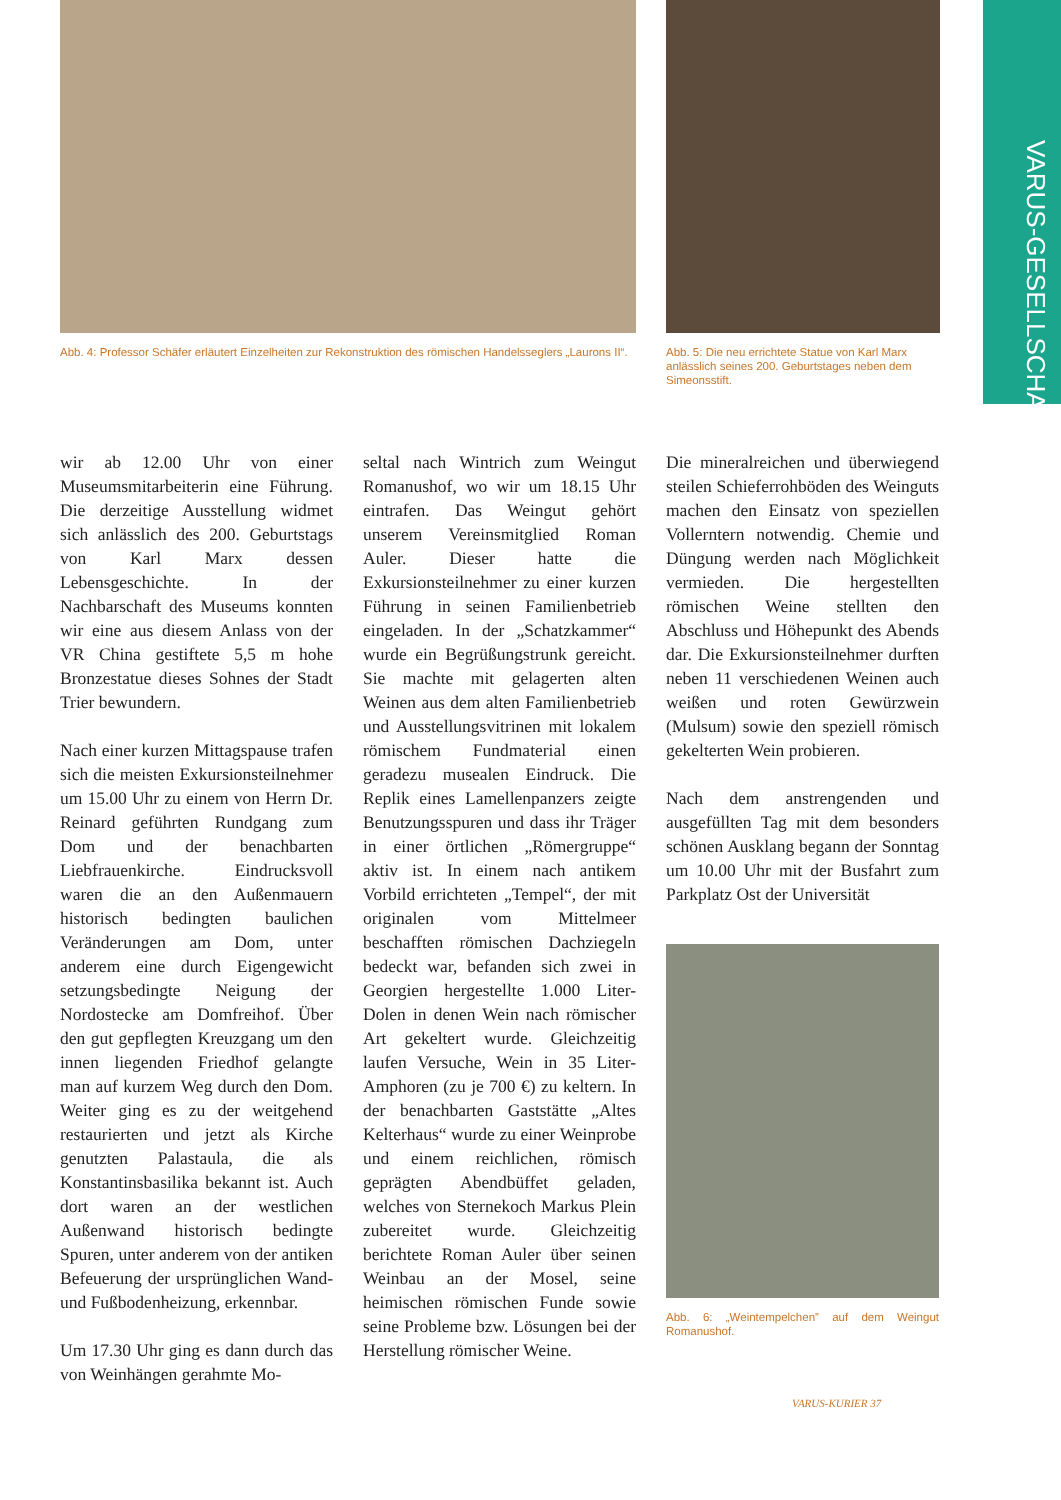VARUS-GESELLSCHAFT
Abb. 4: Professor Schäfer erläutert Einzelheiten zur Rekonstruktion des römischen Handelsseglers „Laurons II“.
Abb. 5: Die neu errichtete Statue von Karl Marx anlässlich seines 200. Geburtstages neben dem Simeonsstift.
wir ab 12.00 Uhr von einer Museumsmitarbeiterin eine Führung. Die derzeitige Ausstellung widmet sich anlässlich des 200. Geburtstags von Karl Marx dessen Lebensgeschichte. In der Nachbarschaft des Museums konnten wir eine aus diesem Anlass von der VR China gestiftete 5,5 m hohe Bronzestatue dieses Sohnes der Stadt Trier bewundern.
Nach einer kurzen Mittagspause trafen sich die meisten Exkursionsteilnehmer um 15.00 Uhr zu einem von Herrn Dr. Reinard geführten Rundgang zum Dom und der benachbarten Liebfrauenkirche. Eindrucksvoll waren die an den Außenmauern historisch bedingten baulichen Veränderungen am Dom, unter anderem eine durch Eigengewicht setzungsbedingte Neigung der Nordostecke am Domfreihof. Über den gut gepflegten Kreuzgang um den innen liegenden Friedhof gelangte man auf kurzem Weg durch den Dom. Weiter ging es zu der weitgehend restaurierten und jetzt als Kirche genutzten Palastaula, die als Konstantinsbasilika bekannt ist. Auch dort waren an der westlichen Außenwand historisch bedingte Spuren, unter anderem von der antiken Befeuerung der ursprünglichen Wand- und Fußbodenheizung, erkennbar.
Um 17.30 Uhr ging es dann durch das von Weinhängen gerahmte Mo-
seltal nach Wintrich zum Weingut Romanushof, wo wir um 18.15 Uhr eintrafen. Das Weingut gehört unserem Vereinsmitglied Roman Auler. Dieser hatte die Exkursionsteilnehmer zu einer kurzen Führung in seinen Familienbetrieb eingeladen. In der „Schatzkammer“ wurde ein Begrüßungstrunk gereicht. Sie machte mit gelagerten alten Weinen aus dem alten Familienbetrieb und Ausstellungsvitrinen mit lokalem römischem Fundmaterial einen geradezu musealen Eindruck. Die Replik eines Lamellenpanzers zeigte Benutzungsspuren und dass ihr Träger in einer örtlichen „Römergruppe“ aktiv ist. In einem nach antikem Vorbild errichteten „Tempel“, der mit originalen vom Mittelmeer beschafften römischen Dachziegeln bedeckt war, befanden sich zwei in Georgien hergestellte 1.000 Liter-Dolen in denen Wein nach römischer Art gekeltert wurde. Gleichzeitig laufen Versuche, Wein in 35 Liter-Amphoren (zu je 700 €) zu keltern. In der benachbarten Gaststätte „Altes Kelterhaus“ wurde zu einer Weinprobe und einem reichlichen, römisch geprägten Abendbüffet geladen, welches von Sternekoch Markus Plein zubereitet wurde. Gleichzeitig berichtete Roman Auler über seinen Weinbau an der Mosel, seine heimischen römischen Funde sowie seine Probleme bzw. Lösungen bei der Herstellung römischer Weine.
Die mineralreichen und überwiegend steilen Schieferrohböden des Weinguts machen den Einsatz von speziellen Vollerntern notwendig. Chemie und Düngung werden nach Möglichkeit vermieden. Die hergestellten römischen Weine stellten den Abschluss und Höhepunkt des Abends dar. Die Exkursionsteilnehmer durften neben 11 verschiedenen Weinen auch weißen und roten Gewürzwein (Mulsum) sowie den speziell römisch gekelterten Wein probieren.
Nach dem anstrengenden und ausgefüllten Tag mit dem besonders schönen Ausklang begann der Sonntag um 10.00 Uhr mit der Busfahrt zum Parkplatz Ost der Universität
Abb. 6: „Weintempelchen” auf dem Weingut Romanushof.
VARUS-KURIER 37